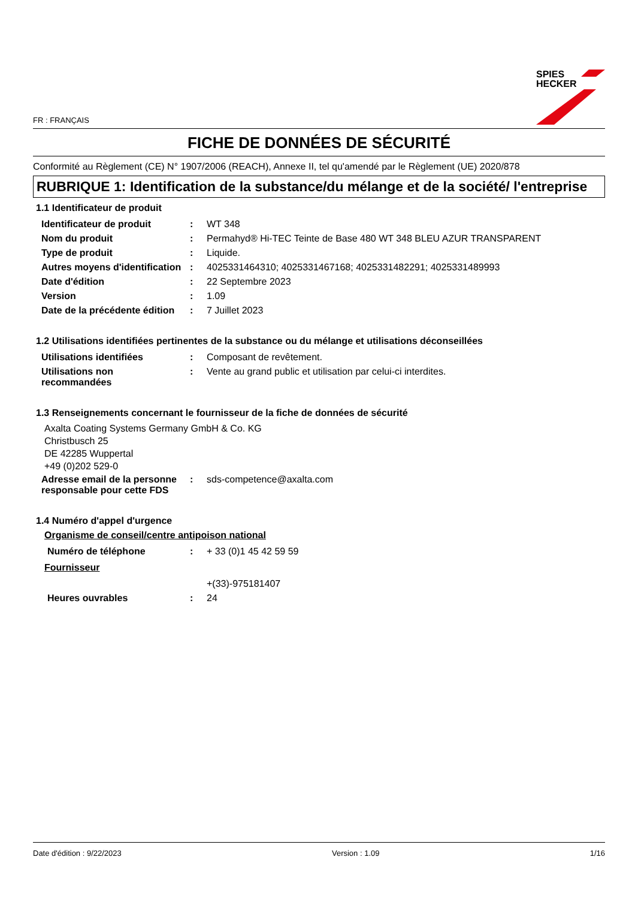FR : FRANÇAIS
SPIES
HECKER
FICHE DE DONNÉES DE SÉCURITÉ
Conformité au Règlement (CE) N° 1907/2006 (REACH), Annexe II, tel qu'amendé par le Règlement (UE) 2020/878
RUBRIQUE 1: Identification de la substance/du mélange et de la société/ l'entreprise
1.1 Identificateur de produit
| Identificateur de produit | : | WT 348 |
| Nom du produit | : | Permahyd® Hi-TEC Teinte de Base 480 WT 348 BLEU AZUR TRANSPARENT |
| Type de produit | : | Liquide. |
| Autres moyens d'identification | : | 4025331464310; 4025331467168; 4025331482291; 4025331489993 |
| Date d'édition | : | 22 Septembre 2023 |
| Version | : | 1.09 |
| Date de la précédente édition | : | 7 Juillet 2023 |
1.2 Utilisations identifiées pertinentes de la substance ou du mélange et utilisations déconseillées
| Utilisations identifiées | : | Composant de revêtement. |
| Utilisations non recommandées | : | Vente au grand public et utilisation par celui-ci interdites. |
1.3 Renseignements concernant le fournisseur de la fiche de données de sécurité
Axalta Coating Systems Germany GmbH & Co. KG
Christbusch 25
DE 42285 Wuppertal
+49 (0)202 529-0
| Adresse email de la personne responsable pour cette FDS | : | sds-competence@axalta.com |
1.4 Numéro d'appel d'urgence
Organisme de conseil/centre antipoison national
| Numéro de téléphone | : | + 33 (0)1 45 42 59 59 |
Fournisseur
| | | +(33)-975181407 |
| Heures ouvrables | : | 24 |
Date d'édition : 9/22/2023 Version : 1.09 1/16